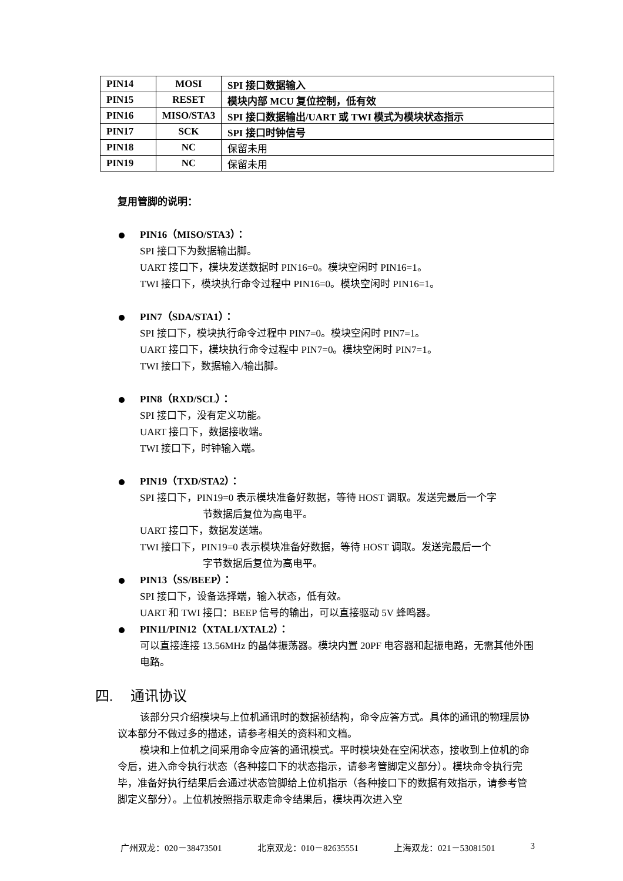| PIN14 | MOSI | SPI 接口数据输入 |
| PIN15 | RESET | 模块内部 MCU 复位控制，低有效 |
| PIN16 | MISO/STA3 | SPI 接口数据输出/UART 或 TWI 模式为模块状态指示 |
| PIN17 | SCK | SPI 接口时钟信号 |
| PIN18 | NC | 保留未用 |
| PIN19 | NC | 保留未用 |
复用管脚的说明：
PIN16（MISO/STA3）：
SPI 接口下为数据输出脚。
UART 接口下，模块发送数据时 PIN16=0。模块空闲时 PIN16=1。
TWI 接口下，模块执行命令过程中 PIN16=0。模块空闲时 PIN16=1。
PIN7（SDA/STA1）：
SPI 接口下，模块执行命令过程中 PIN7=0。模块空闲时 PIN7=1。
UART 接口下，模块执行命令过程中 PIN7=0。模块空闲时 PIN7=1。
TWI 接口下，数据输入/输出脚。
PIN8（RXD/SCL）：
SPI 接口下，没有定义功能。
UART 接口下，数据接收端。
TWI 接口下，时钟输入端。
PIN19（TXD/STA2）：
SPI 接口下，PIN19=0 表示模块准备好数据，等待 HOST 调取。发送完最后一个字
节数据后复位为高电平。
UART 接口下，数据发送端。
TWI 接口下，PIN19=0 表示模块准备好数据，等待 HOST 调取。发送完最后一个
字节数据后复位为高电平。
PIN13（SS/BEEP）：
SPI 接口下，设备选择端，输入状态，低有效。
UART 和 TWI 接口：BEEP 信号的输出，可以直接驱动 5V 蜂鸣器。
PIN11/PIN12（XTAL1/XTAL2）：
可以直接连接 13.56MHz 的晶体振荡器。模块内置 20PF 电容器和起振电路，无需其他外围电路。
四. 通讯协议
该部分只介绍模块与上位机通讯时的数据祯结构，命令应答方式。具体的通讯的物理层协议本部分不做过多的描述，请参考相关的资料和文档。
模块和上位机之间采用命令应答的通讯模式。平时模块处在空闲状态，接收到上位机的命令后，进入命令执行状态（各种接口下的状态指示，请参考管脚定义部分）。模块命令执行完毕，准备好执行结果后会通过状态管脚给上位机指示（各种接口下的数据有效指示，请参考管脚定义部分）。上位机按照指示取走命令结果后，模块再次进入空
广州双龙：020－38473501 北京双龙：010－82635551 上海双龙：021－53081501 3